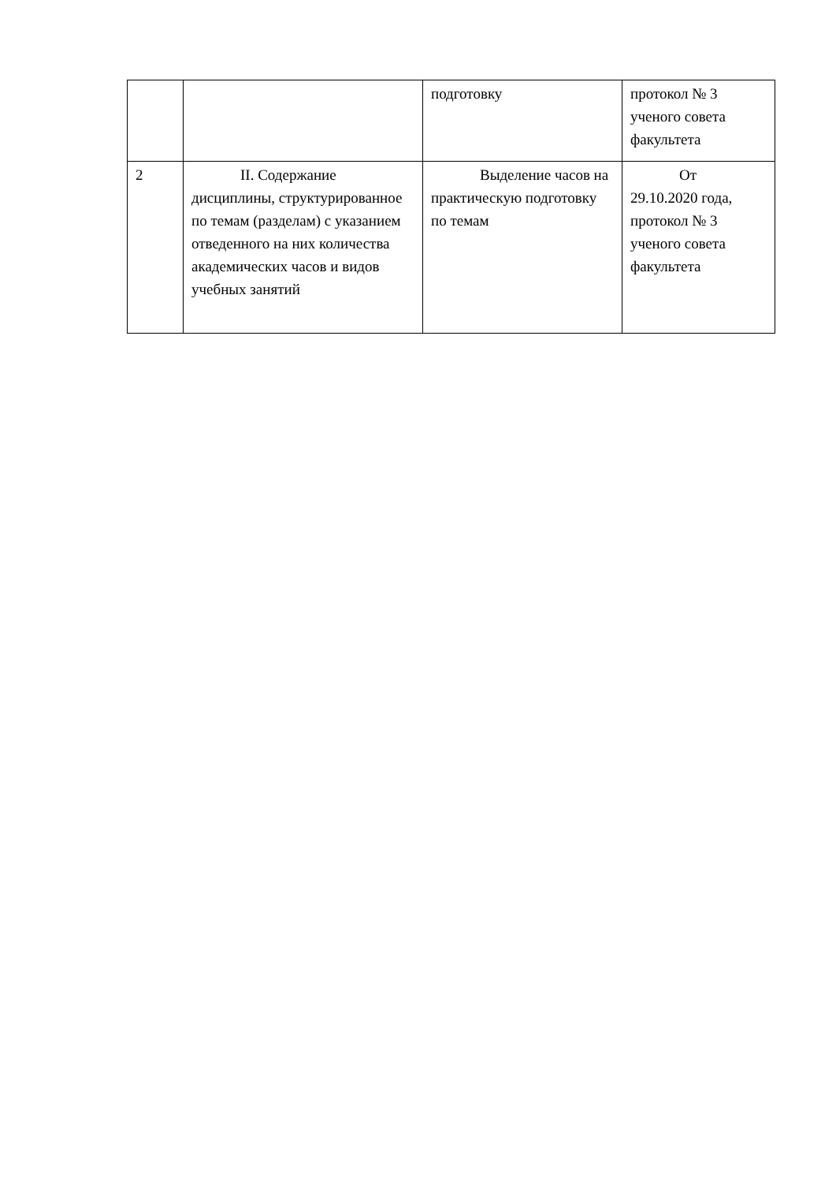| | | подготовку | протокол № 3 ученого совета факультета |
| 2 | II. Содержание дисциплины, структурированное по темам (разделам) с указанием отведенного на них количества академических часов и видов учебных занятий | Выделение часов на практическую подготовку по темам | От 29.10.2020 года, протокол № 3 ученого совета факультета |